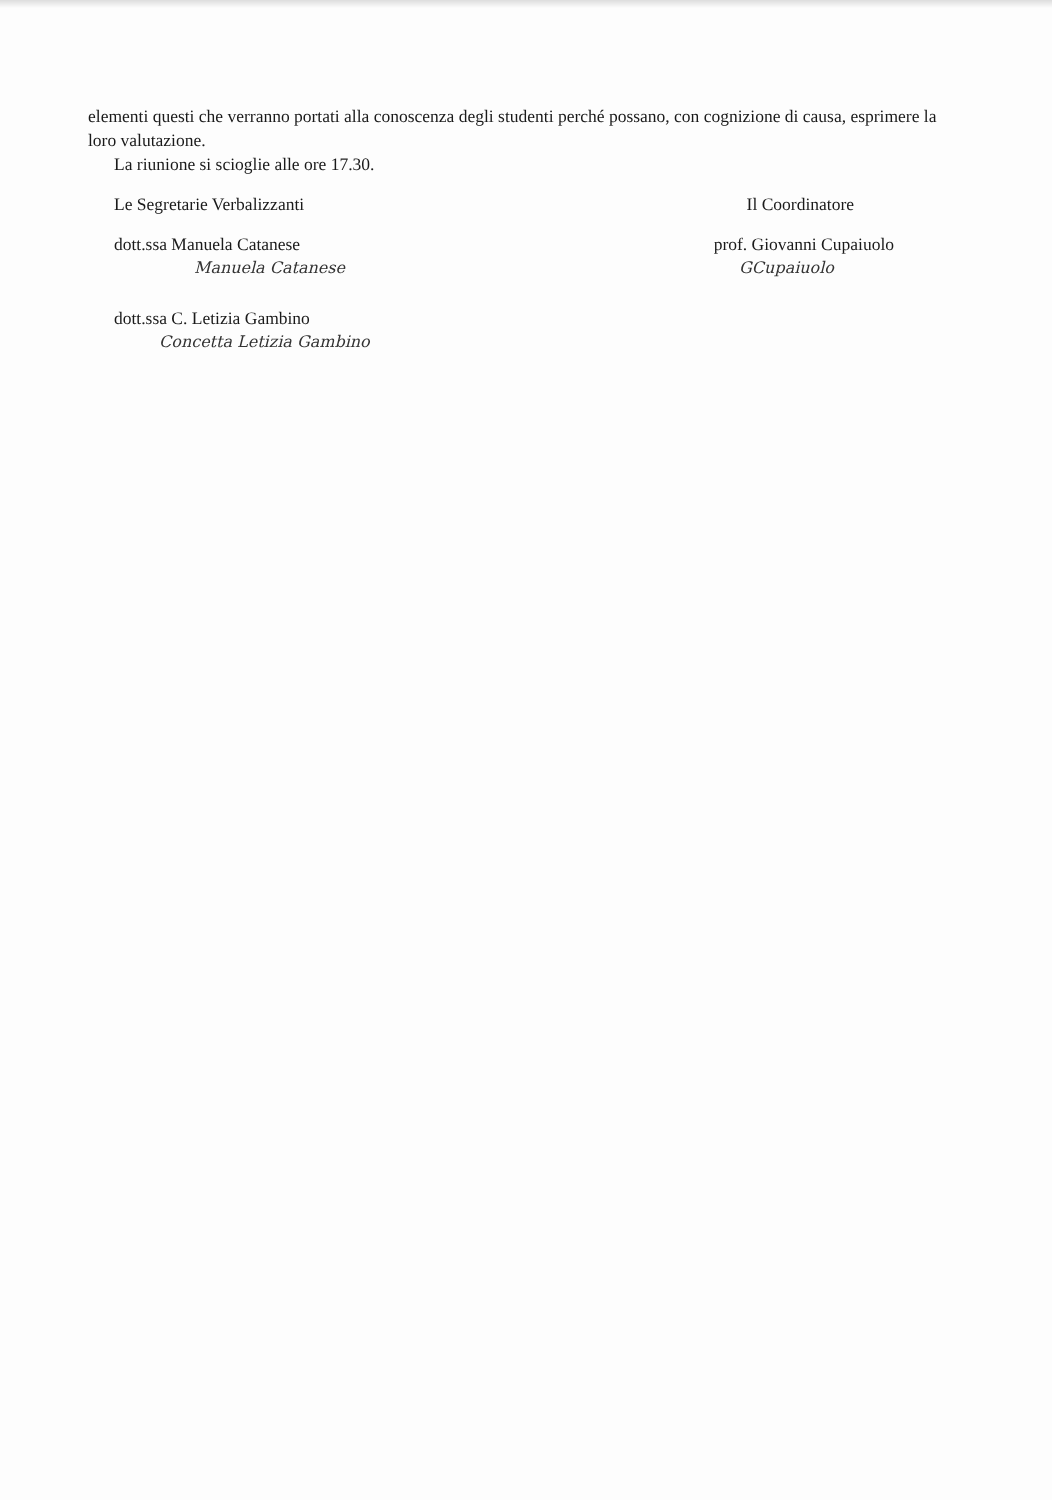elementi questi che verranno portati alla conoscenza degli studenti perché possano, con cognizione di causa, esprimere la loro valutazione.
La riunione si scioglie alle ore 17.30.
Le Segretarie Verbalizzanti Il Coordinatore
dott.ssa Manuela Catanese prof. Giovanni Cupaiuolo
Manuela Catanese GCupaiuolo
dott.ssa C. Letizia Gambino
Concetta Letizia Gambino